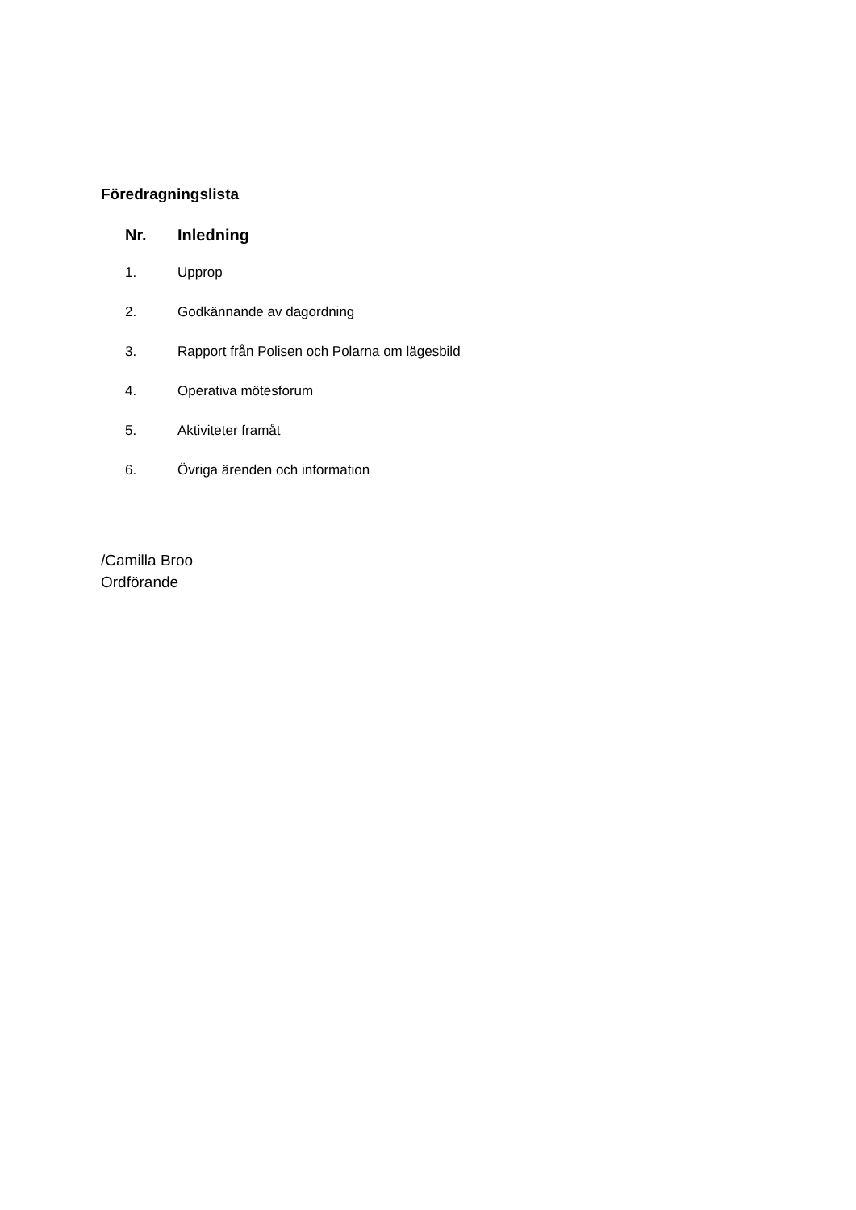Föredragningslista
| Nr. | Inledning |
| --- | --- |
| 1. | Upprop |
| 2. | Godkännande av dagordning |
| 3. | Rapport från Polisen och Polarna om lägesbild |
| 4. | Operativa mötesforum |
| 5. | Aktiviteter framåt |
| 6. | Övriga ärenden och information |
/Camilla Broo
Ordförande